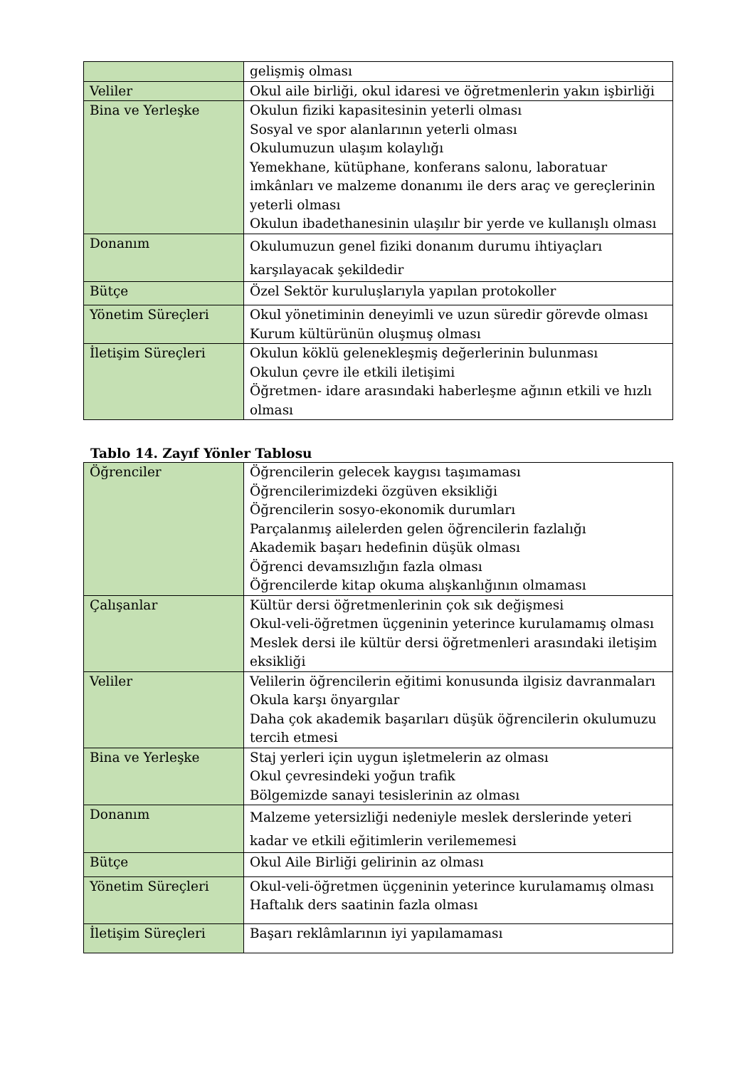| | gelişmiş olması |
| Veliler | Okul aile birliği, okul idaresi ve öğretmenlerin yakın işbirliği |
| Bina ve Yerleşke | Okulun fiziki kapasitesinin yeterli olması Sosyal ve spor alanlarının yeterli olması Okulumuzun ulaşım kolaylığı Yemekhane, kütüphane, konferans salonu, laboratuar imkânları ve malzeme donanımı ile ders araç ve gereçlerinin yeterli olması Okulun ibadethanesinin ulaşılır bir yerde ve kullanışlı olması |
| Donanım | Okulumuzun genel fiziki donanım durumu ihtiyaçları karşılayacak şekildedir |
| Bütçe | Özel Sektör kuruluşlarıyla yapılan protokoller |
| Yönetim Süreçleri | Okul yönetiminin deneyimli ve uzun süredir görevde olması Kurum kültürünün oluşmuş olması |
| İletişim Süreçleri | Okulun köklü gelenekleşmiş değerlerinin bulunması Okulun çevre ile etkili iletişimi Öğretmen- idare arasındaki haberleşme ağının etkili ve hızlı olması |
Tablo 14. Zayıf Yönler Tablosu
| Öğrenciler | Öğrencilerin gelecek kaygısı taşımaması Öğrencilerimizdeki özgüven eksikliği Öğrencilerin sosyo-ekonomik durumları Parçalanmış ailelerden gelen öğrencilerin fazlalığı Akademik başarı hedefinin düşük olması Öğrenci devamsızlığın fazla olması Öğrencilerde kitap okuma alışkanlığının olmaması |
| Çalışanlar | Kültür dersi öğretmenlerinin çok sık değişmesi Okul-veli-öğretmen üçgeninin yeterince kurulamamış olması Meslek dersi ile kültür dersi öğretmenleri arasındaki iletişim eksikliği |
| Veliler | Velilerin öğrencilerin eğitimi konusunda ilgisiz davranmaları Okula karşı önyargılar Daha çok akademik başarıları düşük öğrencilerin okulumuzu tercih etmesi |
| Bina ve Yerleşke | Staj yerleri için uygun işletmelerin az olması Okul çevresindeki yoğun trafik Bölgemizde sanayi tesislerinin az olması |
| Donanım | Malzeme yetersizliği nedeniyle meslek derslerinde yeteri kadar ve etkili eğitimlerin verilememesi |
| Bütçe | Okul Aile Birliği gelirinin az olması |
| Yönetim Süreçleri | Okul-veli-öğretmen üçgeninin yeterince kurulamamış olması Haftalık ders saatinin fazla olması |
| İletişim Süreçleri | Başarı reklâmlarının iyi yapılamaması |